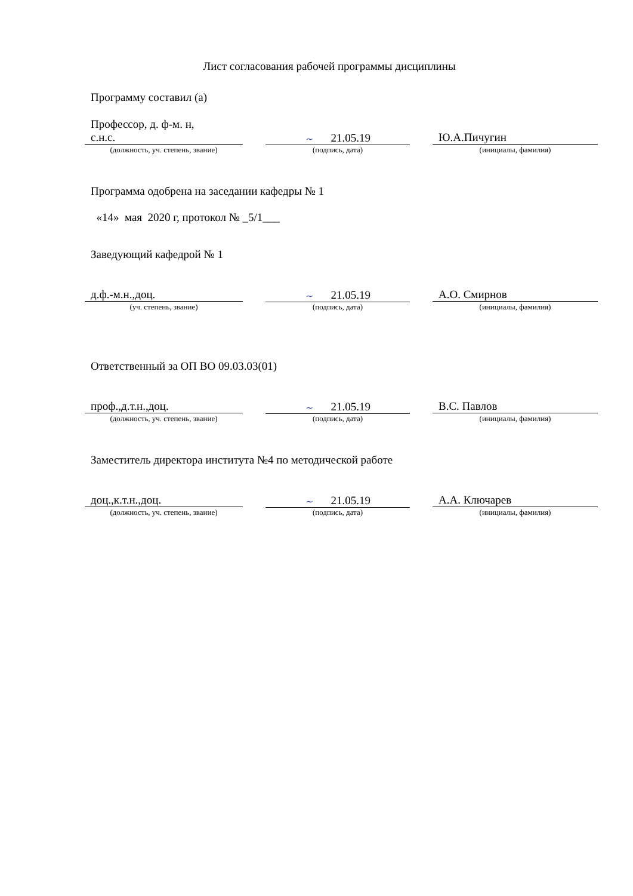Лист согласования рабочей программы дисциплины
Программу составил (а)
Профессор, д. ф-м. н,
с.н.с.
~ 21.05.19 Ю.А.Пичугин
(должность, уч. степень, звание) (подпись, дата) (инициалы, фамилия)
Программа одобрена на заседании кафедры № 1
«14» мая 2020 г, протокол № _5/1___
Заведующий кафедрой № 1
д.ф.-м.н.,доц.
~ 21.05.19 А.О. Смирнов
(уч. степень, звание) (подпись, дата) (инициалы, фамилия)
Ответственный за ОП ВО 09.03.03(01)
проф.,д.т.н.,доц.
~ 21.05.19 В.С. Павлов
(должность, уч. степень, звание) (подпись, дата) (инициалы, фамилия)
Заместитель директора института №4 по методической работе
доц.,к.т.н.,доц.
~ 21.05.19 А.А. Ключарев
(должность, уч. степень, звание) (подпись, дата) (инициалы, фамилия)